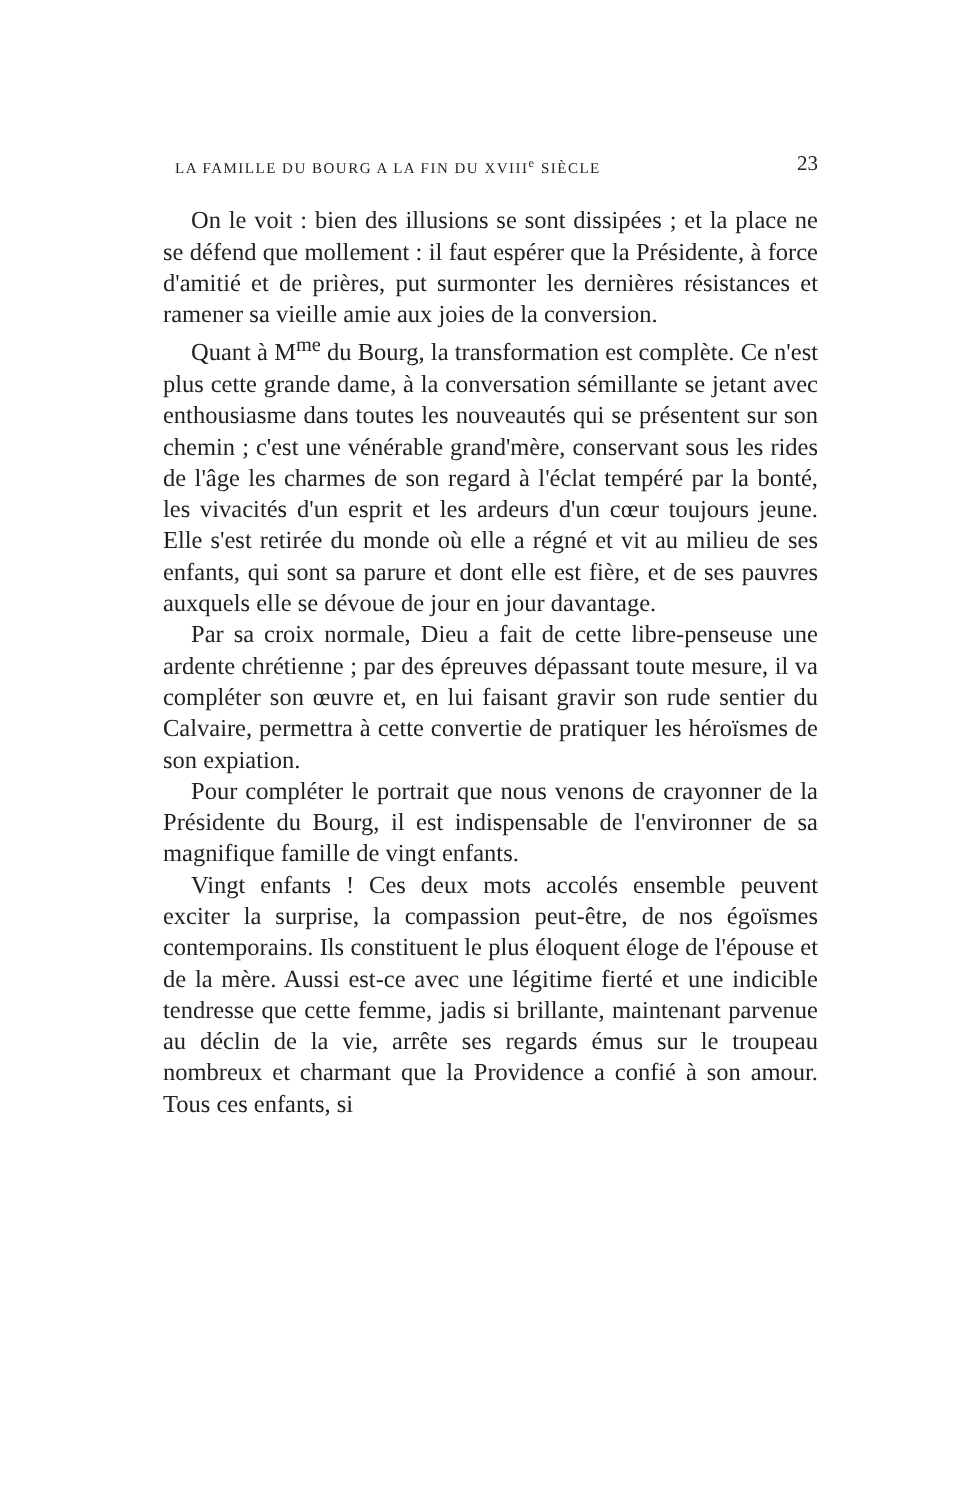LA FAMILLE DU BOURG A LA FIN DU XVIII<sup>e</sup> SIÈCLE 23
On le voit : bien des illusions se sont dissipées ; et la place ne se défend que mollement : il faut espérer que la Présidente, à force d'amitié et de prières, put surmonter les dernières résistances et ramener sa vieille amie aux joies de la conversion.
Quant à M<sup>me</sup> du Bourg, la transformation est complète. Ce n'est plus cette grande dame, à la conversation sémillante se jetant avec enthousiasme dans toutes les nouveautés qui se présentent sur son chemin ; c'est une vénérable grand'mère, conservant sous les rides de l'âge les charmes de son regard à l'éclat tempéré par la bonté, les vivacités d'un esprit et les ardeurs d'un cœur toujours jeune. Elle s'est retirée du monde où elle a régné et vit au milieu de ses enfants, qui sont sa parure et dont elle est fière, et de ses pauvres auxquels elle se dévoue de jour en jour davantage.
Par sa croix normale, Dieu a fait de cette libre-penseuse une ardente chrétienne ; par des épreuves dépassant toute mesure, il va compléter son œuvre et, en lui faisant gravir son rude sentier du Calvaire, permettra à cette convertie de pratiquer les héroïsmes de son expiation.
Pour compléter le portrait que nous venons de crayonner de la Présidente du Bourg, il est indispensable de l'environner de sa magnifique famille de vingt enfants.
Vingt enfants ! Ces deux mots accolés ensemble peuvent exciter la surprise, la compassion peut-être, de nos égoïsmes contemporains. Ils constituent le plus éloquent éloge de l'épouse et de la mère. Aussi est-ce avec une légitime fierté et une indicible tendresse que cette femme, jadis si brillante, maintenant parvenue au déclin de la vie, arrête ses regards émus sur le troupeau nombreux et charmant que la Providence a confié à son amour. Tous ces enfants, si